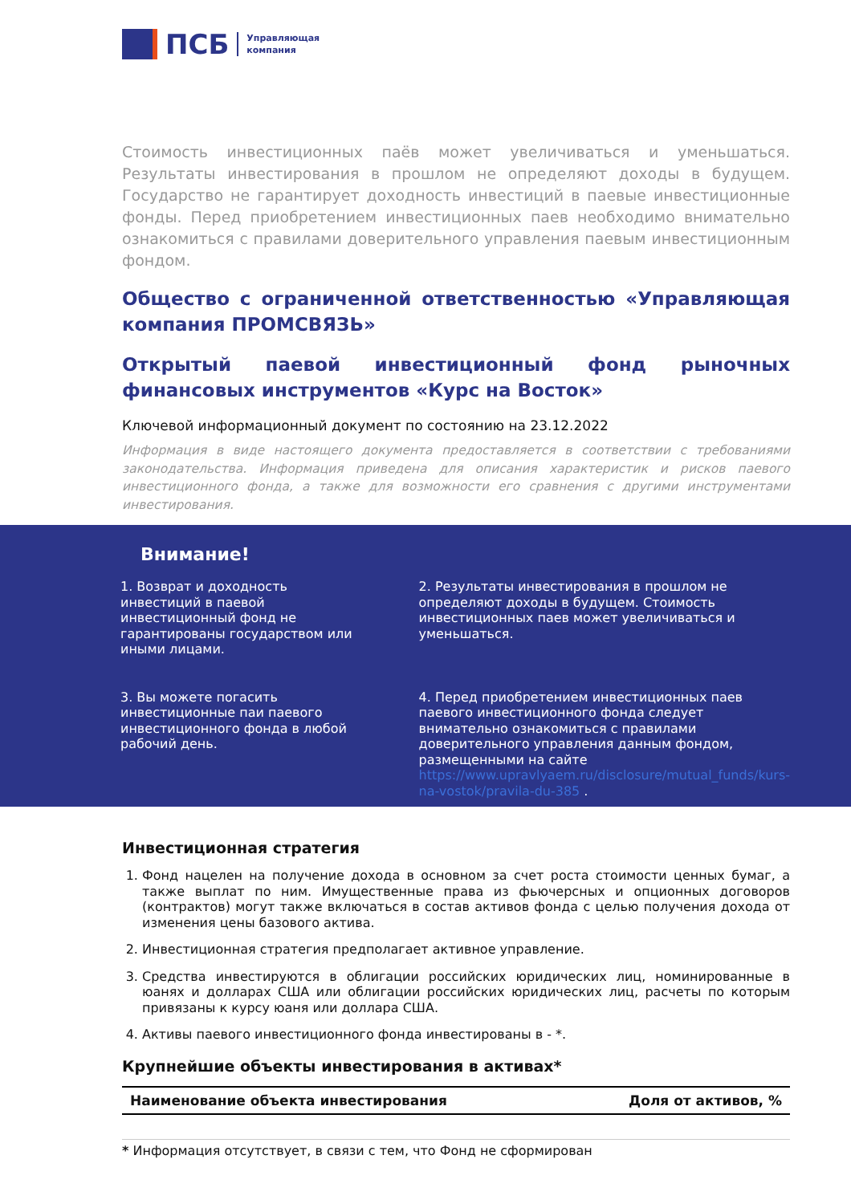ПСБ
Управляющая
компания
Стоимость инвестиционных паёв может увеличиваться и уменьшаться. Результаты инвестирования в прошлом не определяют доходы в будущем. Государство не гарантирует доходность инвестиций в паевые инвестиционные фонды. Перед приобретением инвестиционных паев необходимо внимательно ознакомиться с правилами доверительного управления паевым инвестиционным фондом.
Общество с ограниченной ответственностью «Управляющая компания ПРОМСВЯЗЬ»
Открытый паевой инвестиционный фонд рыночных финансовых инструментов «Курс на Восток»
Ключевой информационный документ по состоянию на 23.12.2022
Информация в виде настоящего документа предоставляется в соответствии с требованиями законодательства. Информация приведена для описания характеристик и рисков паевого инвестиционного фонда, а также для возможности его сравнения с другими инструментами инвестирования.
Внимание!
1. Возврат и доходность инвестиций в паевой инвестиционный фонд не гарантированы государством или иными лицами.
2. Результаты инвестирования в прошлом не определяют доходы в будущем. Стоимость инвестиционных паев может увеличиваться и уменьшаться.
3. Вы можете погасить инвестиционные паи паевого инвестиционного фонда в любой рабочий день.
4. Перед приобретением инвестиционных паев паевого инвестиционного фонда следует внимательно ознакомиться с правилами доверительного управления данным фондом, размещенными на сайте https://www.upravlyaem.ru/disclosure/mutual_funds/kurs-na-vostok/pravila-du-385 .
Инвестиционная стратегия
1. Фонд нацелен на получение дохода в основном за счет роста стоимости ценных бумаг, а также выплат по ним. Имущественные права из фьючерсных и опционных договоров (контрактов) могут также включаться в состав активов фонда с целью получения дохода от изменения цены базового актива.
2. Инвестиционная стратегия предполагает активное управление.
3. Средства инвестируются в облигации российских юридических лиц, номинированные в юанях и долларах США или облигации российских юридических лиц, расчеты по которым привязаны к курсу юаня или доллара США.
4. Активы паевого инвестиционного фонда инвестированы в - *.
Крупнейшие объекты инвестирования в активах*
| Наименование объекта инвестирования | Доля от активов, % |
| --- | --- |
* Информация отсутствует, в связи с тем, что Фонд не сформирован